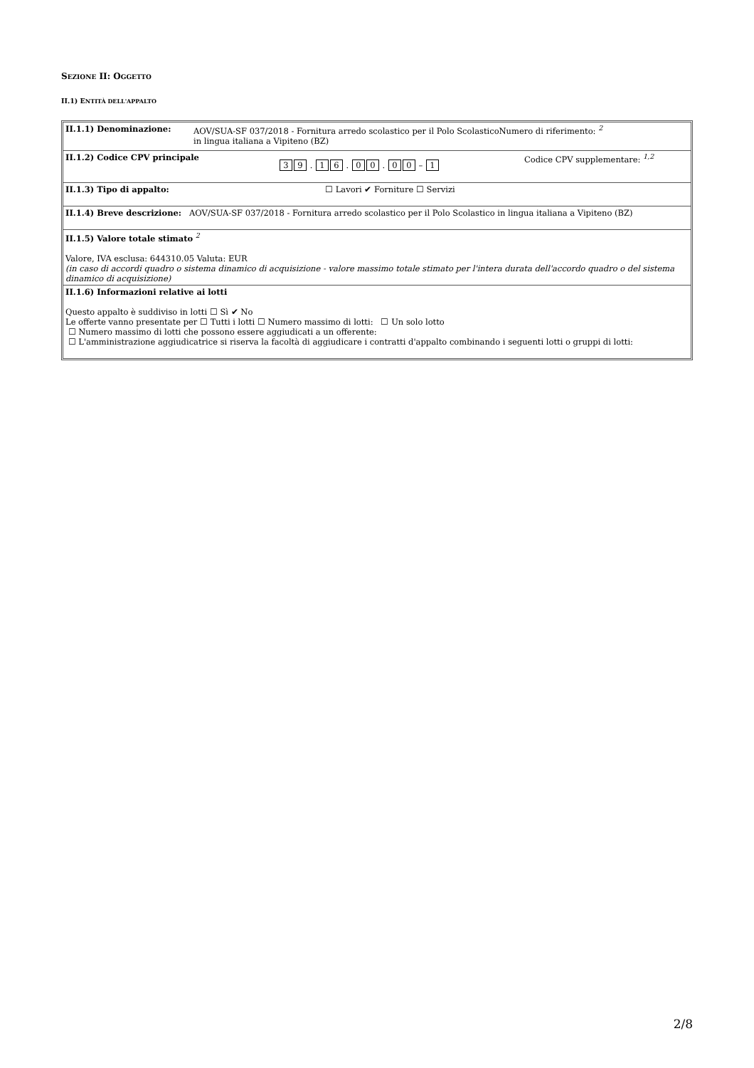SEZIONE II: OGGETTO
II.1) ENTITÀ DELL'APPALTO
II.1.1) Denominazione: AOV/SUA-SF 037/2018 - Fornitura arredo scolastico per il Polo ScolasticoNumero di riferimento: <sup>2</sup>
in lingua italiana a Vipiteno (BZ)
II.1.2) Codice CPV principale 3 9 . 1 6 . 0 0 . 0 0 – 1 Codice CPV supplementare: <sup>1,2</sup>
II.1.3) Tipo di appalto: ☐ Lavori ✔ Forniture ☐ Servizi
II.1.4) Breve descrizione: AOV/SUA-SF 037/2018 - Fornitura arredo scolastico per il Polo Scolastico in lingua italiana a Vipiteno (BZ)
II.1.5) Valore totale stimato <sup>2</sup>
Valore, IVA esclusa: 644310.05 Valuta: EUR
(in caso di accordi quadro o sistema dinamico di acquisizione - valore massimo totale stimato per l'intera durata dell'accordo quadro o del sistema dinamico di acquisizione)
II.1.6) Informazioni relative ai lotti
Questo appalto è suddiviso in lotti ☐ Sì ✔ No
Le offerte vanno presentate per ☐ Tutti i lotti ☐ Numero massimo di lotti: ☐ Un solo lotto
☐ Numero massimo di lotti che possono essere aggiudicati a un offerente:
☐ L'amministrazione aggiudicatrice si riserva la facoltà di aggiudicare i contratti d'appalto combinando i seguenti lotti o gruppi di lotti:
2/8